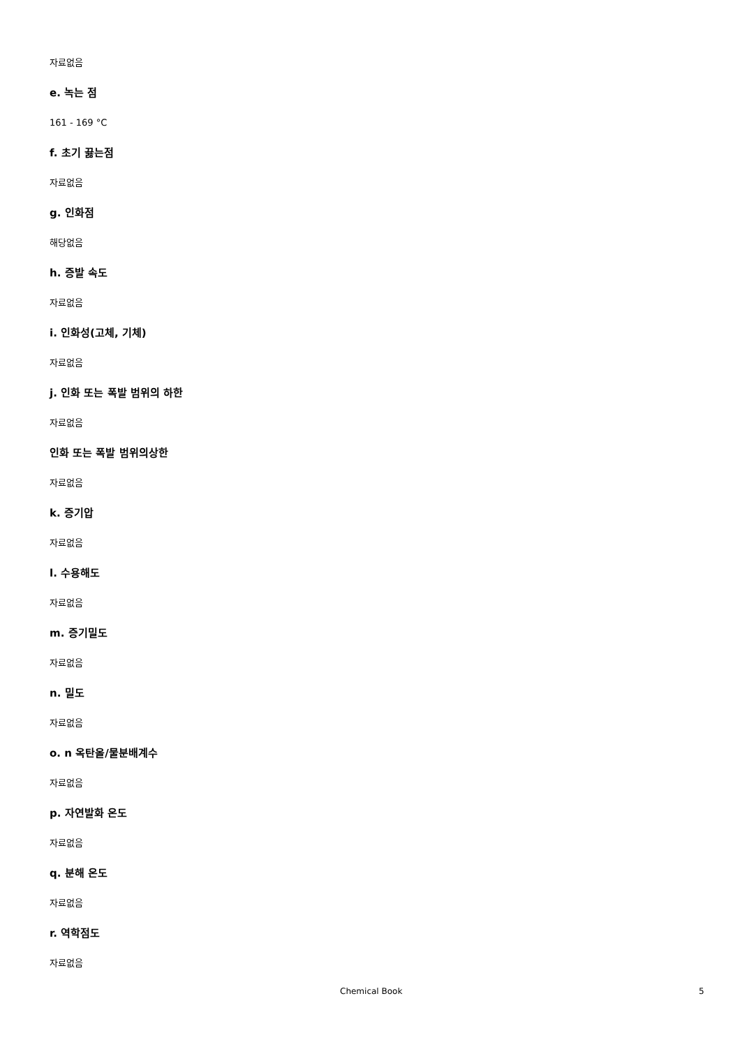자료없음
e. 녹는 점
161 - 169 °C
f. 초기 끓는점
자료없음
g. 인화점
해당없음
h. 증발 속도
자료없음
i. 인화성(고체, 기체)
자료없음
j. 인화 또는 폭발 범위의 하한
자료없음
인화 또는 폭발 범위의상한
자료없음
k. 증기압
자료없음
l. 수용해도
자료없음
m. 증기밀도
자료없음
n. 밀도
자료없음
o. n 옥탄올/물분배계수
자료없음
p. 자연발화 온도
자료없음
q. 분해 온도
자료없음
r. 역학점도
자료없음
Chemical Book 5